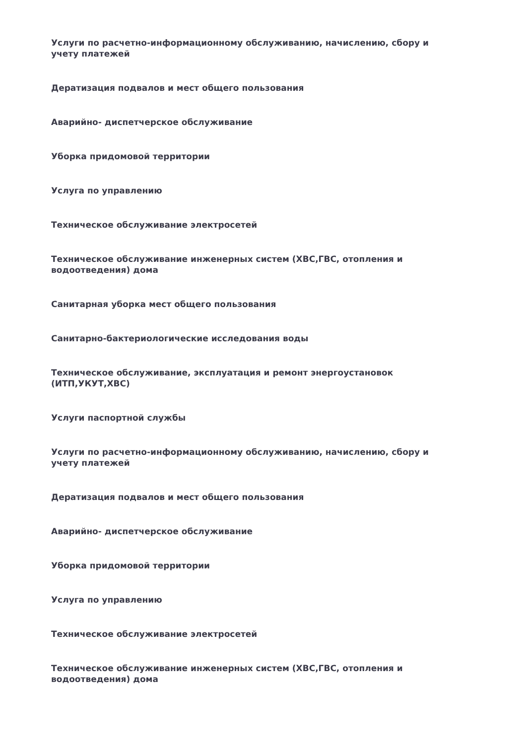Услуги по расчетно-информационному обслуживанию, начислению, сбору и учету платежей
Дератизация подвалов и мест общего пользования
Аварийно- диспетчерское обслуживание
Уборка придомовой территории
Услуга по управлению
Техническое обслуживание электросетей
Техническое обслуживание инженерных систем (ХВС,ГВС, отопления и водоотведения) дома
Санитарная уборка мест общего пользования
Санитарно-бактериологические исследования воды
Техническое обслуживание, эксплуатация и ремонт энергоустановок (ИТП,УКУТ,ХВС)
Услуги паспортной службы
Услуги по расчетно-информационному обслуживанию, начислению, сбору и учету платежей
Дератизация подвалов и мест общего пользования
Аварийно- диспетчерское обслуживание
Уборка придомовой территории
Услуга по управлению
Техническое обслуживание электросетей
Техническое обслуживание инженерных систем (ХВС,ГВС, отопления и водоотведения) дома